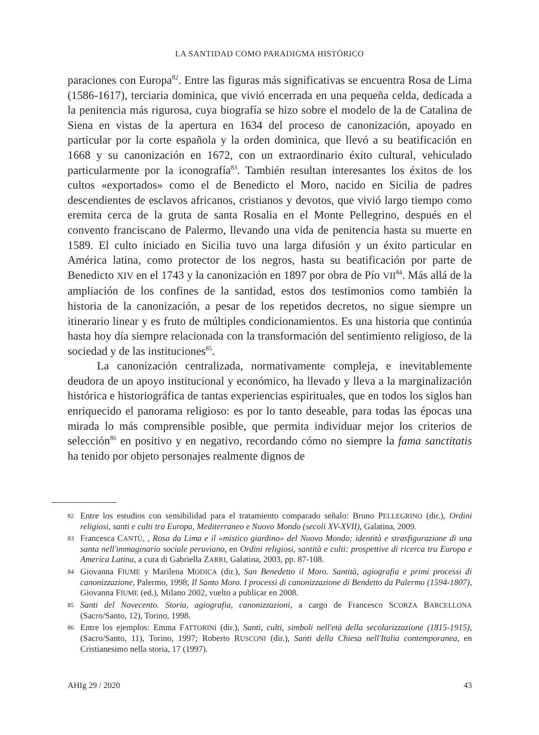LA SANTIDAD COMO PARADIGMA HISTÓRICO
paraciones con Europa<sup>82</sup>. Entre las figuras más significativas se encuentra Rosa de Lima (1586-1617), terciaria dominica, que vivió encerrada en una pequeña celda, dedicada a la penitencia más rigurosa, cuya biografía se hizo sobre el modelo de la de Catalina de Siena en vistas de la apertura en 1634 del proceso de canonización, apoyado en particular por la corte española y la orden dominica, que llevó a su beatificación en 1668 y su canonización en 1672, con un extraordinario éxito cultural, vehiculado particularmente por la iconografía<sup>83</sup>. También resultan interesantes los éxitos de los cultos «exportados» como el de Benedicto el Moro, nacido en Sicilia de padres descendientes de esclavos africanos, cristianos y devotos, que vivió largo tiempo como eremita cerca de la gruta de santa Rosalia en el Monte Pellegrino, después en el convento franciscano de Palermo, llevando una vida de penitencia hasta su muerte en 1589. El culto iniciado en Sicilia tuvo una larga difusión y un éxito particular en América latina, como protector de los negros, hasta su beatificación por parte de Benedicto XIV en el 1743 y la canonización en 1897 por obra de Pío VII<sup>84</sup>. Más allá de la ampliación de los confines de la santidad, estos dos testimonios como también la historia de la canonización, a pesar de los repetidos decretos, no sigue siempre un itinerario linear y es fruto de múltiples condicionamientos. Es una historia que continúa hasta hoy día siempre relacionada con la transformación del sentimiento religioso, de la sociedad y de las instituciones<sup>85</sup>.
La canonización centralizada, normativamente compleja, e inevitablemente deudora de un apoyo institucional y económico, ha llevado y lleva a la marginalización histórica e historiográfica de tantas experiencias espirituales, que en todos los siglos han enriquecido el panorama religioso: es por lo tanto deseable, para todas las épocas una mirada lo más comprensible posible, que permita individuar mejor los criterios de selección<sup>86</sup> en positivo y en negativo, recordando cómo no siempre la fama sanctitatis ha tenido por objeto personajes realmente dignos de
82 Entre los estudios con sensibilidad para el tratamiento comparado señalo: Bruno PELLEGRINO (dir.), Ordini religiosi, santi e culti tra Europa, Mediterraneo e Nuovo Mondo (secoli XV-XVII), Galatina, 2009.
83 Francesca CANTÙ, , Rosa da Lima e il «mistico giardino» del Nuovo Mondo: identità e strasfigurazione di una santa nell'immaginario sociale peruviano, en Ordini religiosi, santità e culti: prospettive di ricerca tra Europa e America Latina, a cura di Gabriella ZARRI, Galatina, 2003, pp. 87-108.
84 Giovanna FIUME y Marilena MODICA (dir.), San Benedetto il Moro. Santità, agiografia e primi processi di canonizzazione, Palermo, 1998; Il Santo Moro. I processi di canonizzazione di Bendetto da Palermo (1594-1807), Giovanna FIUME (ed.), Milano 2002, vuelto a publicar en 2008.
85 Santi del Novecento. Storia, agiografia, canonizzazioni, a cargo de Francesco SCORZA BARCELLONA (Sacro/Santo, 12), Torino, 1998.
86 Entre los ejemplos: Emma FATTORINi (dir.), Santi, culti, simboli nell'età della secolarizzazione (1815-1915), (Sacro/Santo, 11), Torino, 1997; Roberto RUSCONI (dir.), Santi della Chiesa nell'Italia contemporanea, en Cristianesimo nella storia, 17 (1997).
AHIg 29 / 2020 43